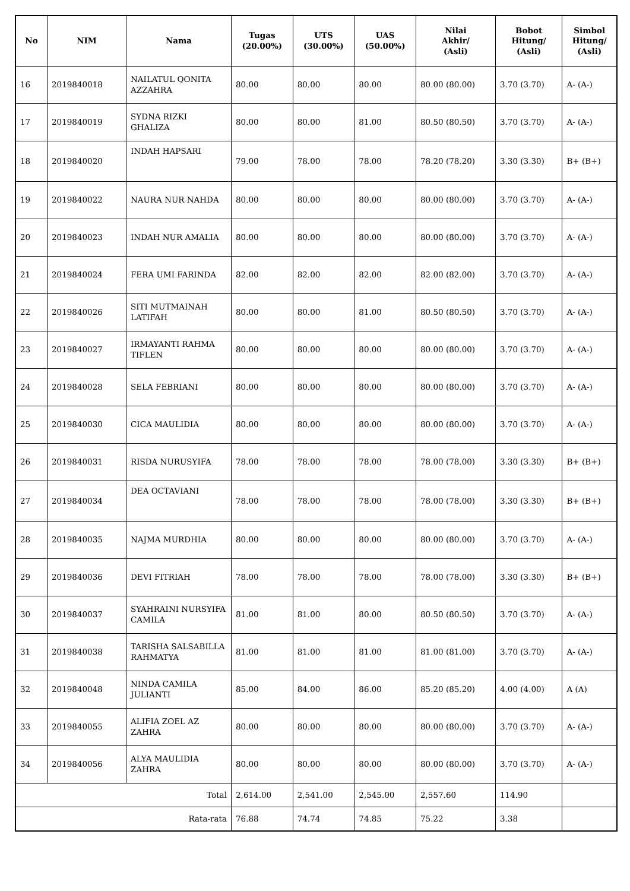| No | NIM | Nama | Tugas (20.00%) | UTS (30.00%) | UAS (50.00%) | Nilai Akhir/ (Asli) | Bobot Hitung/ (Asli) | Simbol Hitung/ (Asli) |
| --- | --- | --- | --- | --- | --- | --- | --- | --- |
| 16 | 2019840018 | NAILATUL QONITA AZZAHRA | 80.00 | 80.00 | 80.00 | 80.00 (80.00) | 3.70 (3.70) | A- (A-) |
| 17 | 2019840019 | SYDNA RIZKI GHALIZA | 80.00 | 80.00 | 81.00 | 80.50 (80.50) | 3.70 (3.70) | A- (A-) |
| 18 | 2019840020 | INDAH HAPSARI | 79.00 | 78.00 | 78.00 | 78.20 (78.20) | 3.30 (3.30) | B+ (B+) |
| 19 | 2019840022 | NAURA NUR NAHDA | 80.00 | 80.00 | 80.00 | 80.00 (80.00) | 3.70 (3.70) | A- (A-) |
| 20 | 2019840023 | INDAH NUR AMALIA | 80.00 | 80.00 | 80.00 | 80.00 (80.00) | 3.70 (3.70) | A- (A-) |
| 21 | 2019840024 | FERA UMI FARINDA | 82.00 | 82.00 | 82.00 | 82.00 (82.00) | 3.70 (3.70) | A- (A-) |
| 22 | 2019840026 | SITI MUTMAINAH LATIFAH | 80.00 | 80.00 | 81.00 | 80.50 (80.50) | 3.70 (3.70) | A- (A-) |
| 23 | 2019840027 | IRMAYANTI RAHMA TIFLEN | 80.00 | 80.00 | 80.00 | 80.00 (80.00) | 3.70 (3.70) | A- (A-) |
| 24 | 2019840028 | SELA FEBRIANI | 80.00 | 80.00 | 80.00 | 80.00 (80.00) | 3.70 (3.70) | A- (A-) |
| 25 | 2019840030 | CICA MAULIDIA | 80.00 | 80.00 | 80.00 | 80.00 (80.00) | 3.70 (3.70) | A- (A-) |
| 26 | 2019840031 | RISDA NURUSYIFA | 78.00 | 78.00 | 78.00 | 78.00 (78.00) | 3.30 (3.30) | B+ (B+) |
| 27 | 2019840034 | DEA OCTAVIANI | 78.00 | 78.00 | 78.00 | 78.00 (78.00) | 3.30 (3.30) | B+ (B+) |
| 28 | 2019840035 | NAJMA MURDHIA | 80.00 | 80.00 | 80.00 | 80.00 (80.00) | 3.70 (3.70) | A- (A-) |
| 29 | 2019840036 | DEVI FITRIAH | 78.00 | 78.00 | 78.00 | 78.00 (78.00) | 3.30 (3.30) | B+ (B+) |
| 30 | 2019840037 | SYAHRAINI NURSYIFA CAMILA | 81.00 | 81.00 | 80.00 | 80.50 (80.50) | 3.70 (3.70) | A- (A-) |
| 31 | 2019840038 | TARISHA SALSABILLA RAHMATYA | 81.00 | 81.00 | 81.00 | 81.00 (81.00) | 3.70 (3.70) | A- (A-) |
| 32 | 2019840048 | NINDA CAMILA JULIANTI | 85.00 | 84.00 | 86.00 | 85.20 (85.20) | 4.00 (4.00) | A (A) |
| 33 | 2019840055 | ALIFIA ZOEL AZ ZAHRA | 80.00 | 80.00 | 80.00 | 80.00 (80.00) | 3.70 (3.70) | A- (A-) |
| 34 | 2019840056 | ALYA MAULIDIA ZAHRA | 80.00 | 80.00 | 80.00 | 80.00 (80.00) | 3.70 (3.70) | A- (A-) |
| Total | | | 2,614.00 | 2,541.00 | 2,545.00 | 2,557.60 | 114.90 | |
| Rata-rata | | | 76.88 | 74.74 | 74.85 | 75.22 | 3.38 | |